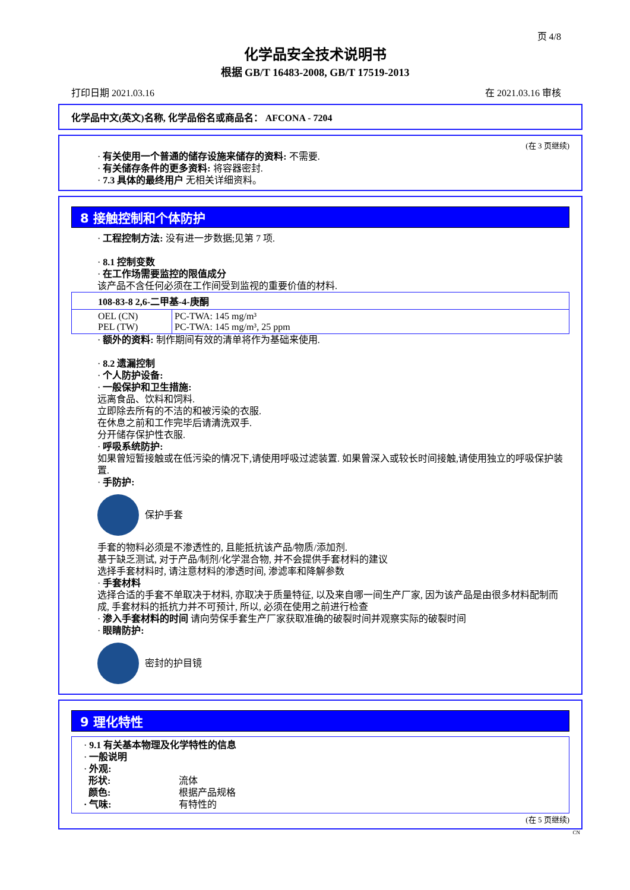页 4/8
化学品安全技术说明书
根据 GB/T 16483-2008, GB/T 17519-2013
打印日期 2021.03.16 在 2021.03.16 审核
化学品中文(英文)名称, 化学品俗名或商品名： AFCONA - 7204
(在 3 页继续)
· 有关使用一个普通的储存设施来储存的资料: 不需要.
· 有关储存条件的更多资料: 将容器密封.
· 7.3 具体的最终用户 无相关详细资料。
8 接触控制和个体防护
· 工程控制方法: 没有进一步数据;见第 7 项.
· 8.1 控制变数
· 在工作场需要监控的限值成分
该产品不含任何必须在工作间受到监视的重要价值的材料.
| 108-83-8 2,6-二甲基-4-庚酮 | |
| OEL (CN) PEL (TW) | PC-TWA: 145 mg/m³ PC-TWA: 145 mg/m³, 25 ppm |
· 额外的资料: 制作期间有效的清单将作为基础来使用.
· 8.2 遗漏控制
· 个人防护设备:
· 一般保护和卫生措施:
远离食品、饮料和饲料.
立即除去所有的不洁的和被污染的衣服.
在休息之前和工作完毕后请清洗双手.
分开储存保护性衣服.
· 呼吸系统防护:
如果曾短暂接触或在低污染的情况下,请使用呼吸过滤装置. 如果曾深入或较长时间接触,请使用独立的呼吸保护装置.
· 手防护:
保护手套
手套的物料必须是不渗透性的, 且能抵抗该产品/物质/添加剂.
基于缺乏测试, 对于产品/制剂/化学混合物, 并不会提供手套材料的建议
选择手套材料时, 请注意材料的渗透时间, 渗滤率和降解参数
· 手套材料
选择合适的手套不单取决于材料, 亦取决于质量特征, 以及来自哪一间生产厂家, 因为该产品是由很多材料配制而成, 手套材料的抵抗力并不可预计, 所以, 必须在使用之前进行检查
· 渗入手套材料的时间 请向劳保手套生产厂家获取准确的破裂时间并观察实际的破裂时间
· 眼睛防护:
密封的护目镜
9 理化特性
· 9.1 有关基本物理及化学特性的信息
· 一般说明
· 外观:
形状: 流体 颜色: 根据产品规格 · 气味: 有特性的
(在 5 页继续)
CN